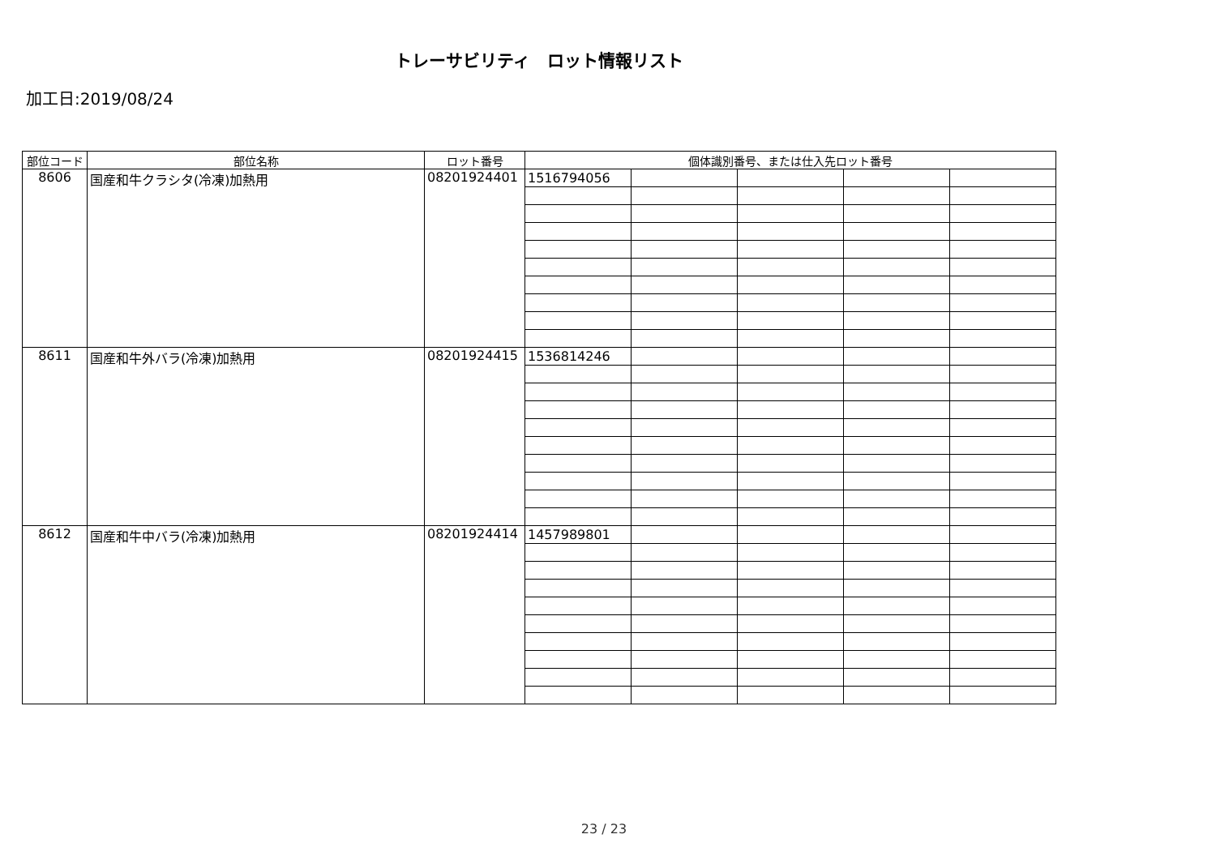トレーサビリティ　ロット情報リスト
加工日:2019/08/24
| 部位コード | 部位名称 | ロット番号 | 個体識別番号、または仕入先ロット番号 | | | | |
| --- | --- | --- | --- | --- | --- | --- | --- |
| 8606 | 国産和牛クラシタ(冷凍)加熱用 | 08201924401 | 1516794056 | | | | |
| 8611 | 国産和牛外バラ(冷凍)加熱用 | 08201924415 | 1536814246 | | | | |
| 8612 | 国産和牛中バラ(冷凍)加熱用 | 08201924414 | 1457989801 | | | | |
23 / 23